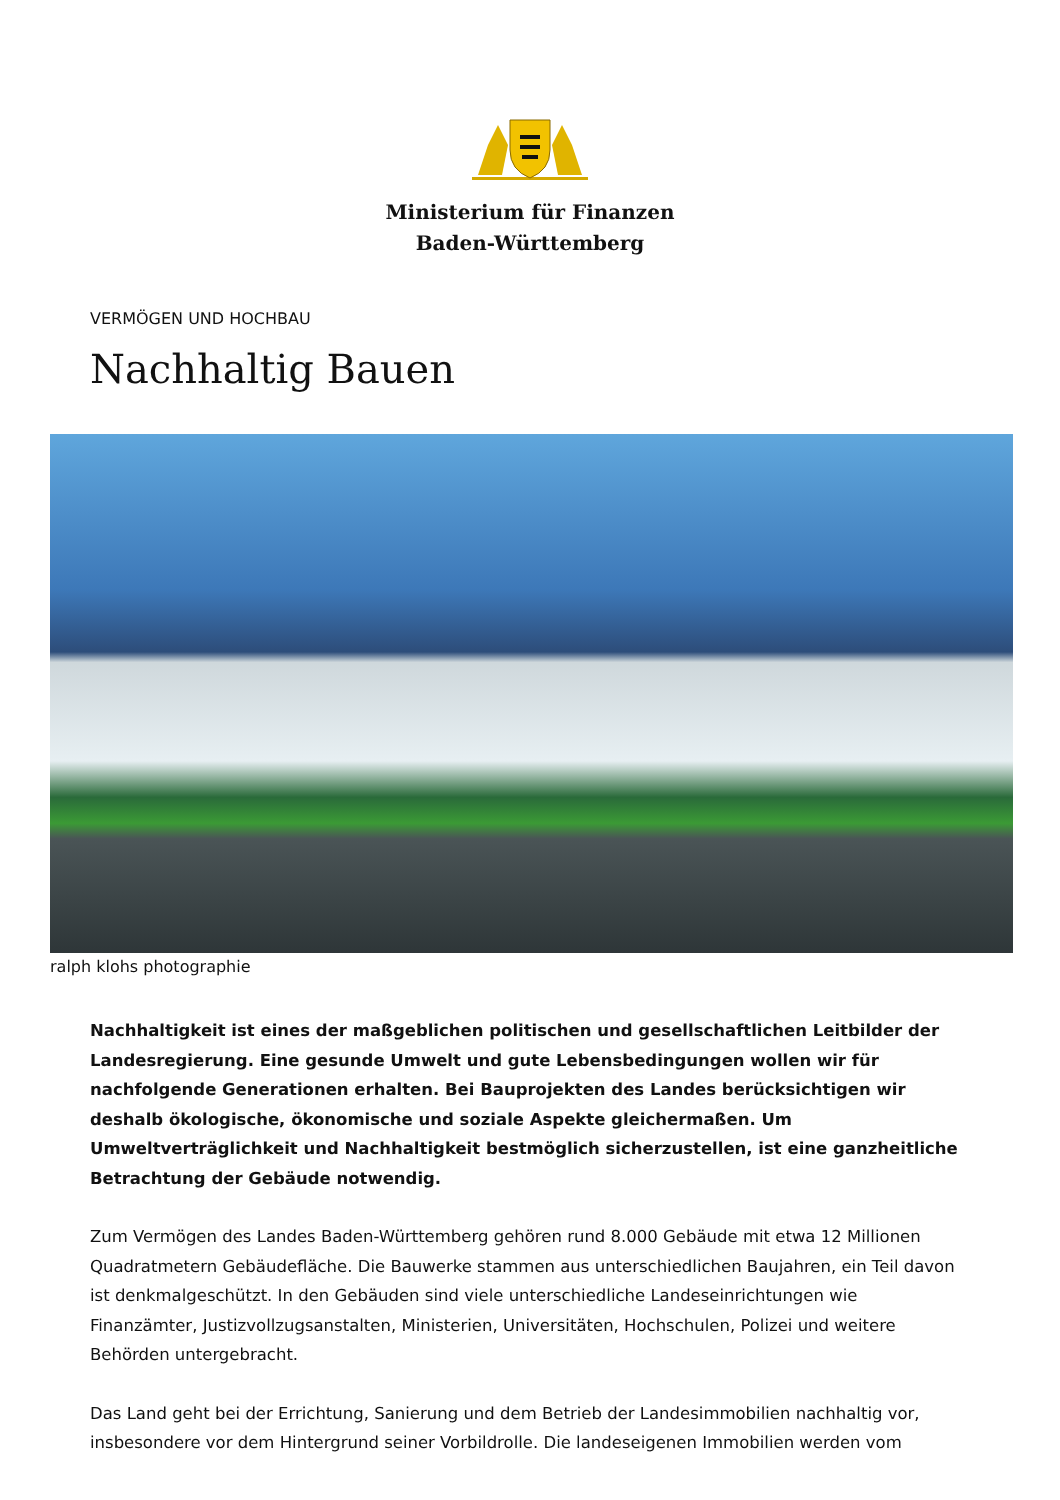Ministerium für Finanzen
Baden-Württemberg
VERMÖGEN UND HOCHBAU
Nachhaltig Bauen
ralph klohs photographie
Nachhaltigkeit ist eines der maßgeblichen politischen und gesellschaftlichen Leitbilder der Landesregierung. Eine gesunde Umwelt und gute Lebensbedingungen wollen wir für nachfolgende Generationen erhalten. Bei Bauprojekten des Landes berücksichtigen wir deshalb ökologische, ökonomische und soziale Aspekte gleichermaßen. Um Umweltverträglichkeit und Nachhaltigkeit bestmöglich sicherzustellen, ist eine ganzheitliche Betrachtung der Gebäude notwendig.
Zum Vermögen des Landes Baden-Württemberg gehören rund 8.000 Gebäude mit etwa 12 Millionen Quadratmetern Gebäudefläche. Die Bauwerke stammen aus unterschiedlichen Baujahren, ein Teil davon ist denkmalgeschützt. In den Gebäuden sind viele unterschiedliche Landeseinrichtungen wie Finanzämter, Justizvollzugsanstalten, Ministerien, Universitäten, Hochschulen, Polizei und weitere Behörden untergebracht.
Das Land geht bei der Errichtung, Sanierung und dem Betrieb der Landesimmobilien nachhaltig vor, insbesondere vor dem Hintergrund seiner Vorbildrolle. Die landeseigenen Immobilien werden vom